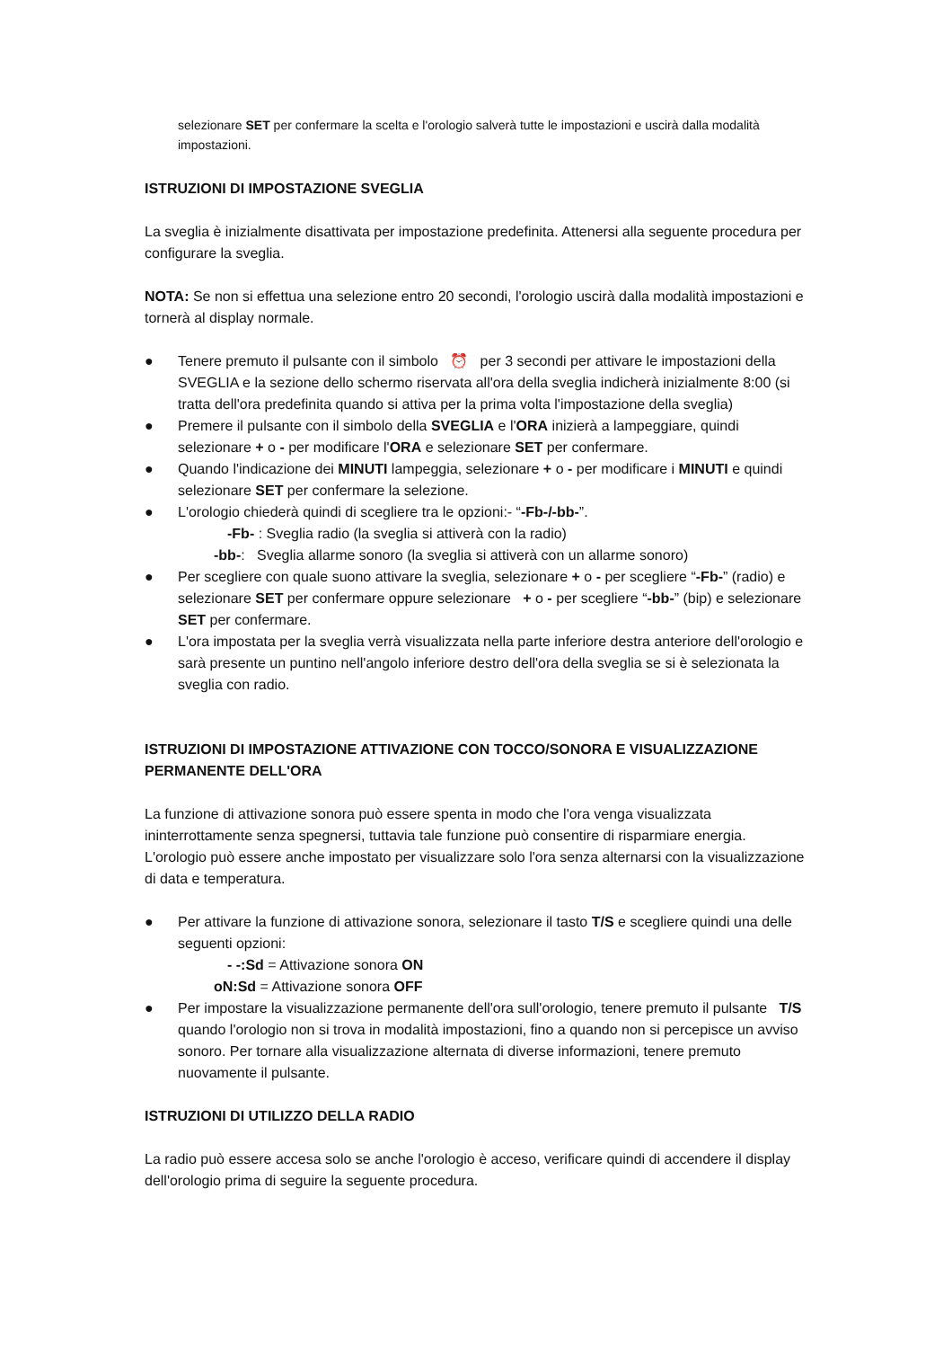selezionare SET per confermare la scelta e l'orologio salverà tutte le impostazioni e uscirà dalla modalità impostazioni.
ISTRUZIONI DI IMPOSTAZIONE SVEGLIA
La sveglia è inizialmente disattivata per impostazione predefinita. Attenersi alla seguente procedura per configurare la sveglia.
NOTA: Se non si effettua una selezione entro 20 secondi, l'orologio uscirà dalla modalità impostazioni e tornerà al display normale.
● Tenere premuto il pulsante con il simbolo ⏰ per 3 secondi per attivare le impostazioni della SVEGLIA e la sezione dello schermo riservata all'ora della sveglia indicherà inizialmente 8:00 (si tratta dell'ora predefinita quando si attiva per la prima volta l'impostazione della sveglia)
● Premere il pulsante con il simbolo della SVEGLIA e l'ORA inizierà a lampeggiare, quindi selezionare + o - per modificare l'ORA e selezionare SET per confermare.
● Quando l'indicazione dei MINUTI lampeggia, selezionare + o - per modificare i MINUTI e quindi selezionare SET per confermare la selezione.
● L'orologio chiederà quindi di scegliere tra le opzioni:- “-Fb-/-bb-”.
-Fb- : Sveglia radio (la sveglia si attiverà con la radio)
-bb-: Sveglia allarme sonoro (la sveglia si attiverà con un allarme sonoro)
● Per scegliere con quale suono attivare la sveglia, selezionare + o - per scegliere “-Fb-” (radio) e selezionare SET per confermare oppure selezionare + o - per scegliere “-bb-” (bip) e selezionare SET per confermare.
● L'ora impostata per la sveglia verrà visualizzata nella parte inferiore destra anteriore dell'orologio e sarà presente un puntino nell'angolo inferiore destro dell'ora della sveglia se si è selezionata la sveglia con radio.
ISTRUZIONI DI IMPOSTAZIONE ATTIVAZIONE CON TOCCO/SONORA E VISUALIZZAZIONE PERMANENTE DELL'ORA
La funzione di attivazione sonora può essere spenta in modo che l'ora venga visualizzata ininterrottamente senza spegnersi, tuttavia tale funzione può consentire di risparmiare energia. L'orologio può essere anche impostato per visualizzare solo l'ora senza alternarsi con la visualizzazione di data e temperatura.
● Per attivare la funzione di attivazione sonora, selezionare il tasto T/S e scegliere quindi una delle seguenti opzioni:
- -:Sd = Attivazione sonora ON
oN:Sd = Attivazione sonora OFF
● Per impostare la visualizzazione permanente dell'ora sull'orologio, tenere premuto il pulsante T/S quando l'orologio non si trova in modalità impostazioni, fino a quando non si percepisce un avviso sonoro. Per tornare alla visualizzazione alternata di diverse informazioni, tenere premuto nuovamente il pulsante.
ISTRUZIONI DI UTILIZZO DELLA RADIO
La radio può essere accesa solo se anche l'orologio è acceso, verificare quindi di accendere il display dell'orologio prima di seguire la seguente procedura.